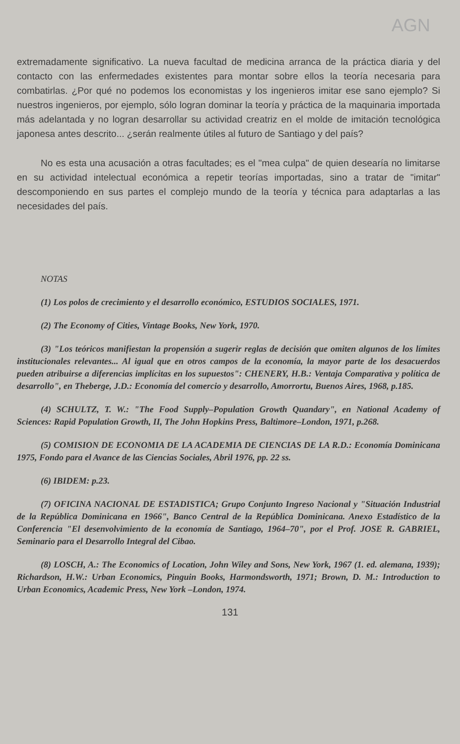AGN
extremadamente significativo. La nueva facultad de medicina arranca de la práctica diaria y del contacto con las enfermedades existentes para montar sobre ellos la teoría necesaria para combatirlas. ¿Por qué no podemos los economistas y los ingenieros imitar ese sano ejemplo? Si nuestros ingenieros, por ejemplo, sólo logran dominar la teoría y práctica de la maquinaria importada más adelantada y no logran desarrollar su actividad creatriz en el molde de imitación tecnológica japonesa antes descrito... ¿serán realmente útiles al futuro de Santiago y del país?
No es esta una acusación a otras facultades; es el "mea culpa" de quien desearía no limitarse en su actividad intelectual económica a repetir teorías importadas, sino a tratar de "imitar" descomponiendo en sus partes el complejo mundo de la teoría y técnica para adaptarlas a las necesidades del país.
NOTAS
(1) Los polos de crecimiento y el desarrollo económico, ESTUDIOS SOCIALES, 1971.
(2) The Economy of Cities, Vintage Books, New York, 1970.
(3) "Los teóricos manifiestan la propensión a sugerir reglas de decisión que omiten algunos de los límites institucionales relevantes... Al igual que en otros campos de la economía, la mayor parte de los desacuerdos pueden atribuirse a diferencias implícitas en los supuestos": CHENERY, H.B.: Ventaja Comparativa y política de desarrollo", en Theberge, J.D.: Economía del comercio y desarrollo, Amorrortu, Buenos Aires, 1968, p.185.
(4) SCHULTZ, T. W.: "The Food Supply–Population Growth Quandary", en National Academy of Sciences: Rapid Population Growth, II, The John Hopkins Press, Baltimore–London, 1971, p.268.
(5) COMISION DE ECONOMIA DE LA ACADEMIA DE CIENCIAS DE LA R.D.: Economía Dominicana 1975, Fondo para el Avance de las Ciencias Sociales, Abril 1976, pp. 22 ss.
(6) IBIDEM: p.23.
(7) OFICINA NACIONAL DE ESTADISTICA; Grupo Conjunto Ingreso Nacional y "Situación Industrial de la República Dominicana en 1966", Banco Central de la República Dominicana. Anexo Estadístico de la Conferencia "El desenvolvimiento de la economía de Santiago, 1964–70", por el Prof. JOSE R. GABRIEL, Seminario para el Desarrollo Integral del Cibao.
(8) LOSCH, A.: The Economics of Location, John Wiley and Sons, New York, 1967 (1. ed. alemana, 1939); Richardson, H.W.: Urban Economics, Pinguin Books, Harmondsworth, 1971; Brown, D. M.: Introduction to Urban Economics, Academic Press, New York –London, 1974.
131